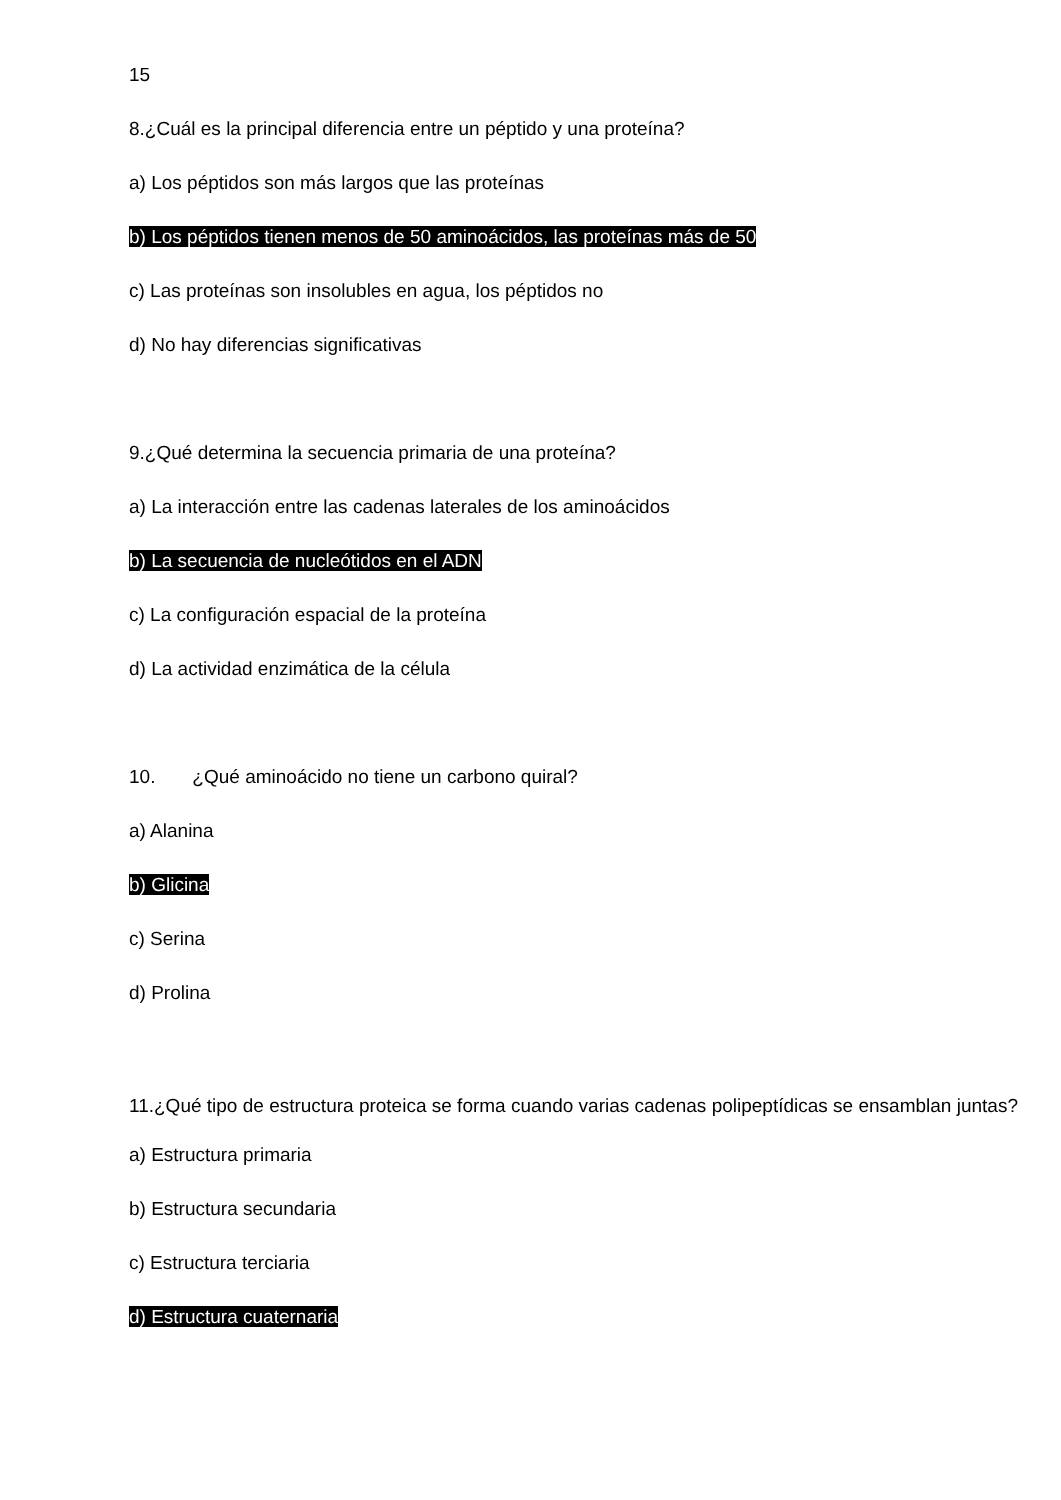15
8.¿Cuál es la principal diferencia entre un péptido y una proteína?
a) Los péptidos son más largos que las proteínas
b) Los péptidos tienen menos de 50 aminoácidos, las proteínas más de 50
c) Las proteínas son insolubles en agua, los péptidos no
d) No hay diferencias significativas
9.¿Qué determina la secuencia primaria de una proteína?
a) La interacción entre las cadenas laterales de los aminoácidos
b) La secuencia de nucleótidos en el ADN
c) La configuración espacial de la proteína
d) La actividad enzimática de la célula
10. ¿Qué aminoácido no tiene un carbono quiral?
a) Alanina
b) Glicina
c) Serina
d) Prolina
11.¿Qué tipo de estructura proteica se forma cuando varias cadenas polipeptídicas se ensamblan juntas?
a) Estructura primaria
b) Estructura secundaria
c) Estructura terciaria
d) Estructura cuaternaria